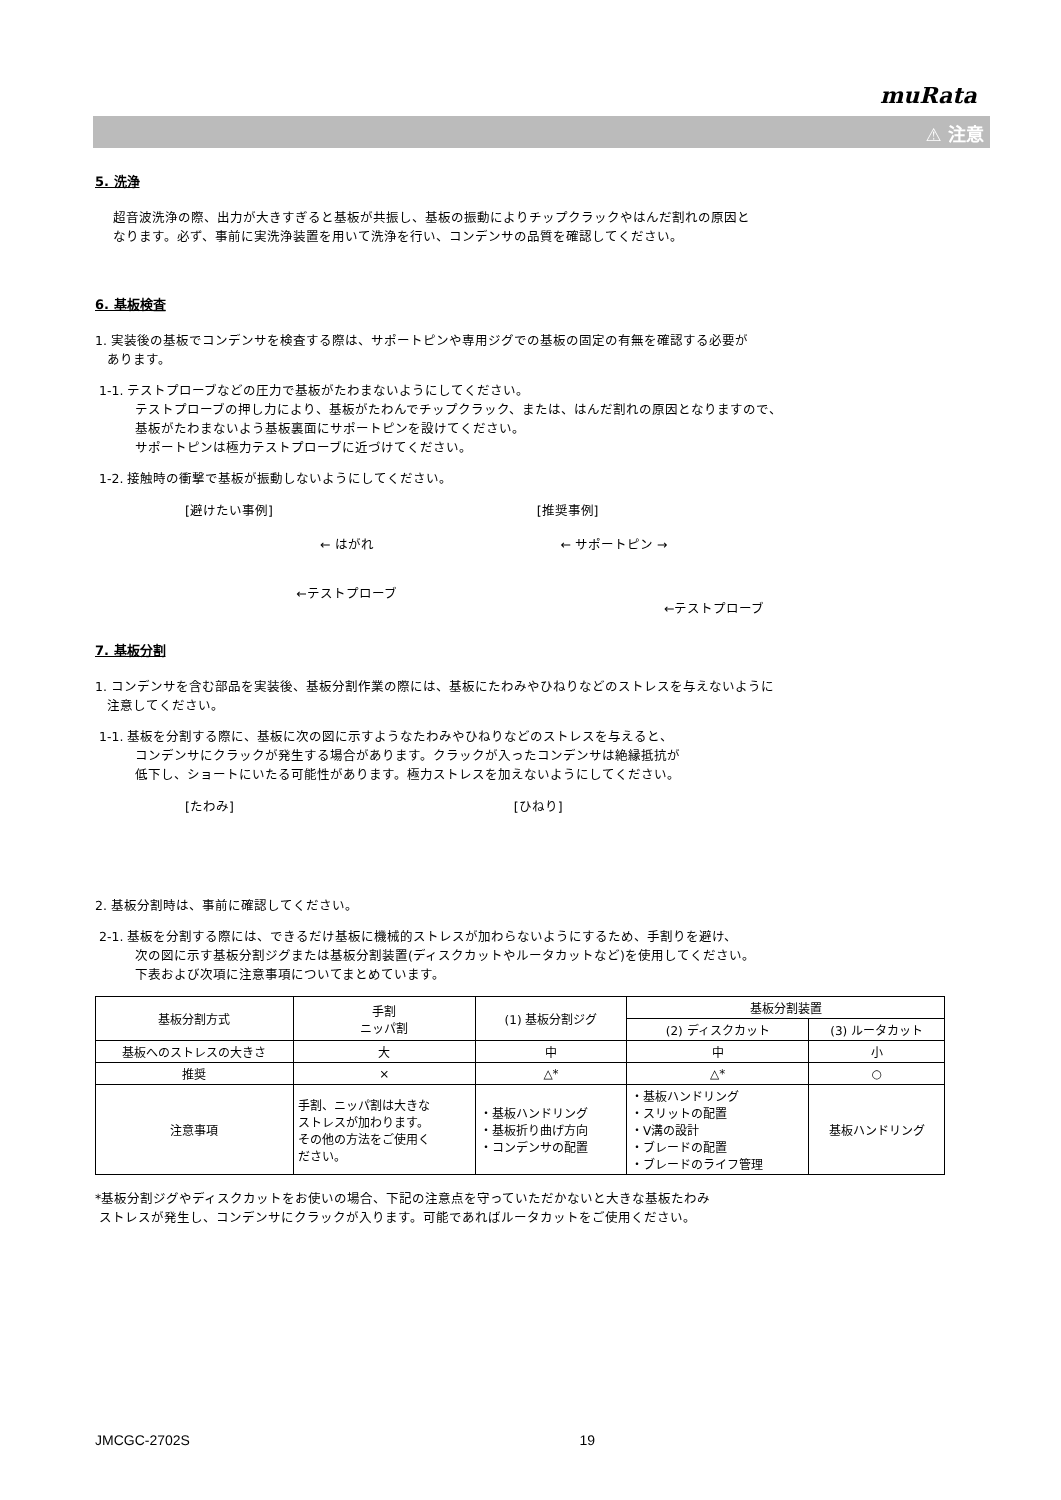muRata
⚠ 注意
5. 洗浄
超音波洗浄の際、出力が大きすぎると基板が共振し、基板の振動によりチップクラックやはんだ割れの原因と
なります。必ず、事前に実洗浄装置を用いて洗浄を行い、コンデンサの品質を確認してください。
6. 基板検査
1. 実装後の基板でコンデンサを検査する際は、サポートピンや専用ジグでの基板の固定の有無を確認する必要が
あります。
1-1. テストプローブなどの圧力で基板がたわまないようにしてください。
テストプローブの押し力により、基板がたわんでチップクラック、または、はんだ割れの原因となりますので、
基板がたわまないよう基板裏面にサポートピンを設けてください。
サポートピンは極力テストプローブに近づけてください。
1-2. 接触時の衝撃で基板が振動しないようにしてください。
[避けたい事例]
← はがれ
←テストプローブ
[推奨事例]
← サポートピン →
←テストプローブ
7. 基板分割
1. コンデンサを含む部品を実装後、基板分割作業の際には、基板にたわみやひねりなどのストレスを与えないように
注意してください。
1-1. 基板を分割する際に、基板に次の図に示すようなたわみやひねりなどのストレスを与えると、
コンデンサにクラックが発生する場合があります。クラックが入ったコンデンサは絶縁抵抗が
低下し、ショートにいたる可能性があります。極力ストレスを加えないようにしてください。
[たわみ] [ひねり]
2. 基板分割時は、事前に確認してください。
2-1. 基板を分割する際には、できるだけ基板に機械的ストレスが加わらないようにするため、手割りを避け、
次の図に示す基板分割ジグまたは基板分割装置(ディスクカットやルータカットなど)を使用してください。
下表および次項に注意事項についてまとめています。
| 基板分割方式 | 手割 ニッパ割 | (1) 基板分割ジグ | 基板分割装置 | |
| --- | --- | --- | --- | --- |
| | | | (2) ディスクカット | (3) ルータカット |
| 基板へのストレスの大きさ | 大 | 中 | 中 | 小 |
| 推奨 | × | △* | △* | ○ |
| 注意事項 | 手割、ニッパ割は大きな ストレスが加わります。 その他の方法をご使用く ださい。 | ・基板ハンドリング ・基板折り曲げ方向 ・コンデンサの配置 | ・基板ハンドリング ・スリットの配置 ・V溝の設計 ・ブレードの配置 ・ブレードのライフ管理 | 基板ハンドリング |
*基板分割ジグやディスクカットをお使いの場合、下記の注意点を守っていただかないと大きな基板たわみ
ストレスが発生し、コンデンサにクラックが入ります。可能であればルータカットをご使用ください。
JMCGC-2702S 19